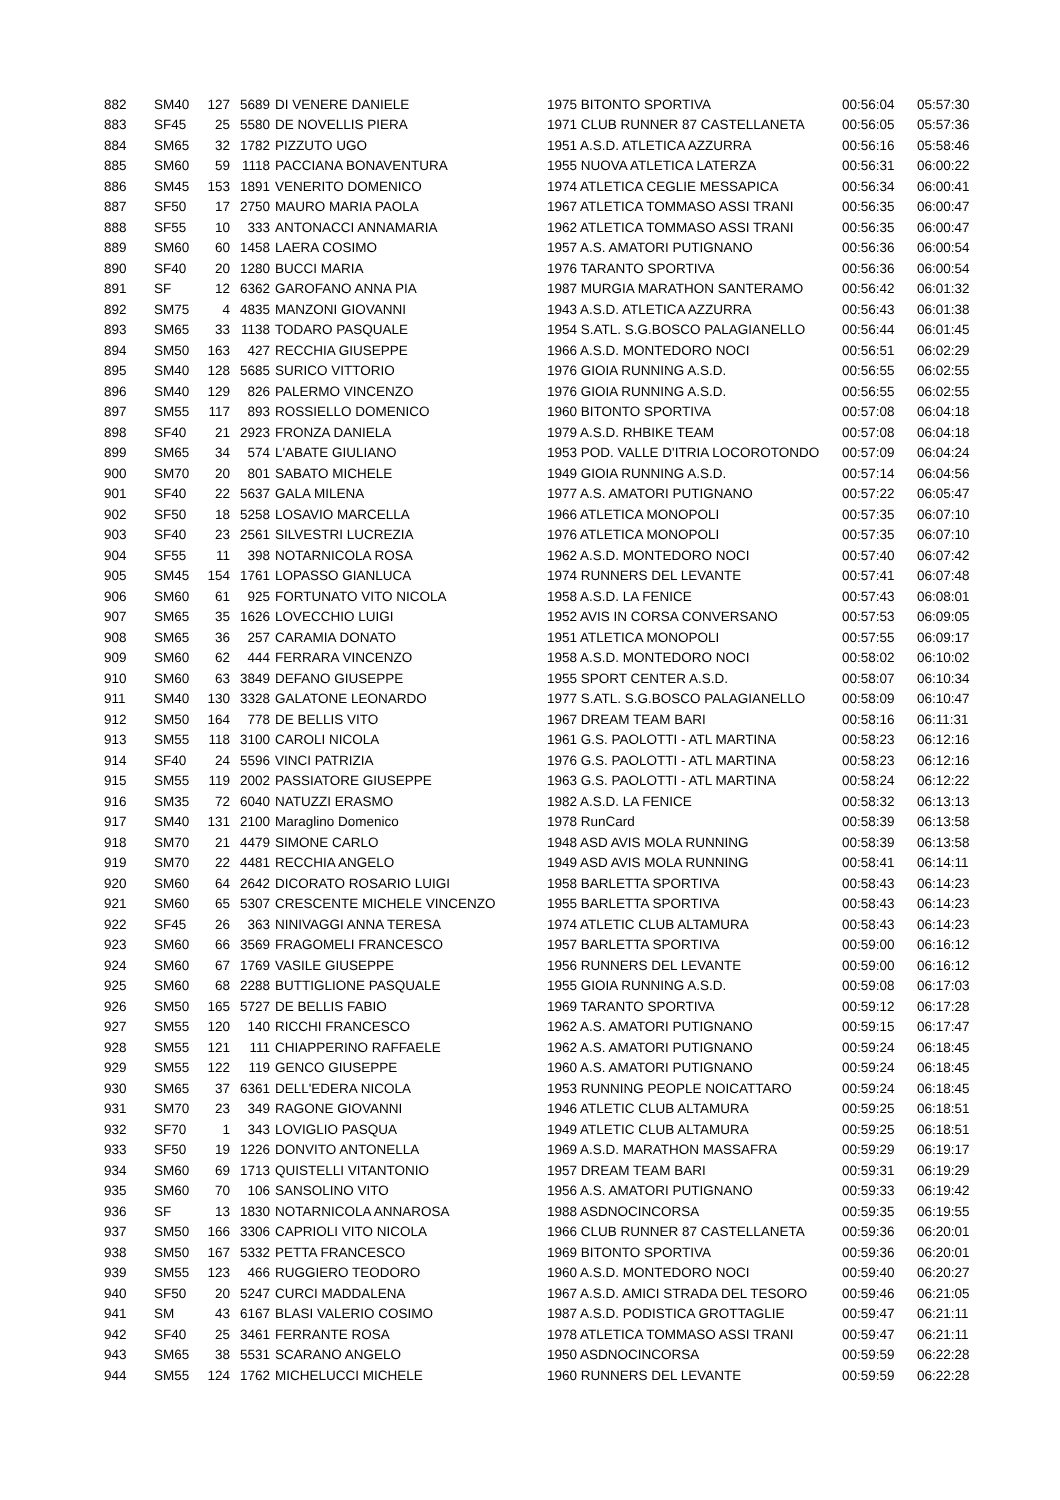| 882 | SM40 | 127 | 5689 | DI VENERE DANIELE | 1975 BITONTO SPORTIVA | 00:56:04 | 05:57:30 |
| 883 | SF45 | 25 | 5580 | DE NOVELLIS PIERA | 1971 CLUB RUNNER 87 CASTELLANETA | 00:56:05 | 05:57:36 |
| 884 | SM65 | 32 | 1782 | PIZZUTO UGO | 1951 A.S.D. ATLETICA AZZURRA | 00:56:16 | 05:58:46 |
| 885 | SM60 | 59 | 1118 | PACCIANA BONAVENTURA | 1955 NUOVA ATLETICA LATERZA | 00:56:31 | 06:00:22 |
| 886 | SM45 | 153 | 1891 | VENERITO DOMENICO | 1974 ATLETICA CEGLIE MESSAPICA | 00:56:34 | 06:00:41 |
| 887 | SF50 | 17 | 2750 | MAURO MARIA PAOLA | 1967 ATLETICA TOMMASO ASSI TRANI | 00:56:35 | 06:00:47 |
| 888 | SF55 | 10 | 333 | ANTONACCI ANNAMARIA | 1962 ATLETICA TOMMASO ASSI TRANI | 00:56:35 | 06:00:47 |
| 889 | SM60 | 60 | 1458 | LAERA COSIMO | 1957 A.S. AMATORI PUTIGNANO | 00:56:36 | 06:00:54 |
| 890 | SF40 | 20 | 1280 | BUCCI MARIA | 1976 TARANTO SPORTIVA | 00:56:36 | 06:00:54 |
| 891 | SF | 12 | 6362 | GAROFANO ANNA PIA | 1987 MURGIA MARATHON SANTERAMO | 00:56:42 | 06:01:32 |
| 892 | SM75 | 4 | 4835 | MANZONI GIOVANNI | 1943 A.S.D. ATLETICA AZZURRA | 00:56:43 | 06:01:38 |
| 893 | SM65 | 33 | 1138 | TODARO PASQUALE | 1954 S.ATL. S.G.BOSCO PALAGIANELLO | 00:56:44 | 06:01:45 |
| 894 | SM50 | 163 | 427 | RECCHIA GIUSEPPE | 1966 A.S.D. MONTEDORO NOCI | 00:56:51 | 06:02:29 |
| 895 | SM40 | 128 | 5685 | SURICO VITTORIO | 1976 GIOIA RUNNING A.S.D. | 00:56:55 | 06:02:55 |
| 896 | SM40 | 129 | 826 | PALERMO VINCENZO | 1976 GIOIA RUNNING A.S.D. | 00:56:55 | 06:02:55 |
| 897 | SM55 | 117 | 893 | ROSSIELLO DOMENICO | 1960 BITONTO SPORTIVA | 00:57:08 | 06:04:18 |
| 898 | SF40 | 21 | 2923 | FRONZA DANIELA | 1979 A.S.D. RHBIKE TEAM | 00:57:08 | 06:04:18 |
| 899 | SM65 | 34 | 574 | L'ABATE GIULIANO | 1953 POD. VALLE D'ITRIA LOCOROTONDO | 00:57:09 | 06:04:24 |
| 900 | SM70 | 20 | 801 | SABATO MICHELE | 1949 GIOIA RUNNING A.S.D. | 00:57:14 | 06:04:56 |
| 901 | SF40 | 22 | 5637 | GALA MILENA | 1977 A.S. AMATORI PUTIGNANO | 00:57:22 | 06:05:47 |
| 902 | SF50 | 18 | 5258 | LOSAVIO MARCELLA | 1966 ATLETICA MONOPOLI | 00:57:35 | 06:07:10 |
| 903 | SF40 | 23 | 2561 | SILVESTRI LUCREZIA | 1976 ATLETICA MONOPOLI | 00:57:35 | 06:07:10 |
| 904 | SF55 | 11 | 398 | NOTARNICOLA ROSA | 1962 A.S.D. MONTEDORO NOCI | 00:57:40 | 06:07:42 |
| 905 | SM45 | 154 | 1761 | LOPASSO GIANLUCA | 1974 RUNNERS DEL LEVANTE | 00:57:41 | 06:07:48 |
| 906 | SM60 | 61 | 925 | FORTUNATO VITO NICOLA | 1958 A.S.D. LA FENICE | 00:57:43 | 06:08:01 |
| 907 | SM65 | 35 | 1626 | LOVECCHIO LUIGI | 1952 AVIS IN CORSA CONVERSANO | 00:57:53 | 06:09:05 |
| 908 | SM65 | 36 | 257 | CARAMIA DONATO | 1951 ATLETICA MONOPOLI | 00:57:55 | 06:09:17 |
| 909 | SM60 | 62 | 444 | FERRARA VINCENZO | 1958 A.S.D. MONTEDORO NOCI | 00:58:02 | 06:10:02 |
| 910 | SM60 | 63 | 3849 | DEFANO GIUSEPPE | 1955 SPORT CENTER A.S.D. | 00:58:07 | 06:10:34 |
| 911 | SM40 | 130 | 3328 | GALATONE LEONARDO | 1977 S.ATL. S.G.BOSCO PALAGIANELLO | 00:58:09 | 06:10:47 |
| 912 | SM50 | 164 | 778 | DE BELLIS VITO | 1967 DREAM TEAM BARI | 00:58:16 | 06:11:31 |
| 913 | SM55 | 118 | 3100 | CAROLI NICOLA | 1961 G.S. PAOLOTTI - ATL MARTINA | 00:58:23 | 06:12:16 |
| 914 | SF40 | 24 | 5596 | VINCI PATRIZIA | 1976 G.S. PAOLOTTI - ATL MARTINA | 00:58:23 | 06:12:16 |
| 915 | SM55 | 119 | 2002 | PASSIATORE GIUSEPPE | 1963 G.S. PAOLOTTI - ATL MARTINA | 00:58:24 | 06:12:22 |
| 916 | SM35 | 72 | 6040 | NATUZZI ERASMO | 1982 A.S.D. LA FENICE | 00:58:32 | 06:13:13 |
| 917 | SM40 | 131 | 2100 | Maraglino Domenico | 1978 RunCard | 00:58:39 | 06:13:58 |
| 918 | SM70 | 21 | 4479 | SIMONE CARLO | 1948 ASD AVIS MOLA RUNNING | 00:58:39 | 06:13:58 |
| 919 | SM70 | 22 | 4481 | RECCHIA ANGELO | 1949 ASD AVIS MOLA RUNNING | 00:58:41 | 06:14:11 |
| 920 | SM60 | 64 | 2642 | DICORATO ROSARIO LUIGI | 1958 BARLETTA SPORTIVA | 00:58:43 | 06:14:23 |
| 921 | SM60 | 65 | 5307 | CRESCENTE MICHELE VINCENZO | 1955 BARLETTA SPORTIVA | 00:58:43 | 06:14:23 |
| 922 | SF45 | 26 | 363 | NINIVAGGI ANNA TERESA | 1974 ATLETIC CLUB ALTAMURA | 00:58:43 | 06:14:23 |
| 923 | SM60 | 66 | 3569 | FRAGOMELI FRANCESCO | 1957 BARLETTA SPORTIVA | 00:59:00 | 06:16:12 |
| 924 | SM60 | 67 | 1769 | VASILE GIUSEPPE | 1956 RUNNERS DEL LEVANTE | 00:59:00 | 06:16:12 |
| 925 | SM60 | 68 | 2288 | BUTTIGLIONE PASQUALE | 1955 GIOIA RUNNING A.S.D. | 00:59:08 | 06:17:03 |
| 926 | SM50 | 165 | 5727 | DE BELLIS FABIO | 1969 TARANTO SPORTIVA | 00:59:12 | 06:17:28 |
| 927 | SM55 | 120 | 140 | RICCHI FRANCESCO | 1962 A.S. AMATORI PUTIGNANO | 00:59:15 | 06:17:47 |
| 928 | SM55 | 121 | 111 | CHIAPPERINO RAFFAELE | 1962 A.S. AMATORI PUTIGNANO | 00:59:24 | 06:18:45 |
| 929 | SM55 | 122 | 119 | GENCO GIUSEPPE | 1960 A.S. AMATORI PUTIGNANO | 00:59:24 | 06:18:45 |
| 930 | SM65 | 37 | 6361 | DELL'EDERA NICOLA | 1953 RUNNING PEOPLE NOICATTARO | 00:59:24 | 06:18:45 |
| 931 | SM70 | 23 | 349 | RAGONE GIOVANNI | 1946 ATLETIC CLUB ALTAMURA | 00:59:25 | 06:18:51 |
| 932 | SF70 | 1 | 343 | LOVIGLIO PASQUA | 1949 ATLETIC CLUB ALTAMURA | 00:59:25 | 06:18:51 |
| 933 | SF50 | 19 | 1226 | DONVITO ANTONELLA | 1969 A.S.D. MARATHON MASSAFRA | 00:59:29 | 06:19:17 |
| 934 | SM60 | 69 | 1713 | QUISTELLI VITANTONIO | 1957 DREAM TEAM BARI | 00:59:31 | 06:19:29 |
| 935 | SM60 | 70 | 106 | SANSOLINO VITO | 1956 A.S. AMATORI PUTIGNANO | 00:59:33 | 06:19:42 |
| 936 | SF | 13 | 1830 | NOTARNICOLA ANNAROSA | 1988 ASDNOCINCORSA | 00:59:35 | 06:19:55 |
| 937 | SM50 | 166 | 3306 | CAPRIOLI VITO NICOLA | 1966 CLUB RUNNER 87 CASTELLANETA | 00:59:36 | 06:20:01 |
| 938 | SM50 | 167 | 5332 | PETTA FRANCESCO | 1969 BITONTO SPORTIVA | 00:59:36 | 06:20:01 |
| 939 | SM55 | 123 | 466 | RUGGIERO TEODORO | 1960 A.S.D. MONTEDORO NOCI | 00:59:40 | 06:20:27 |
| 940 | SF50 | 20 | 5247 | CURCI MADDALENA | 1967 A.S.D. AMICI STRADA DEL TESORO | 00:59:46 | 06:21:05 |
| 941 | SM | 43 | 6167 | BLASI VALERIO COSIMO | 1987 A.S.D. PODISTICA GROTTAGLIE | 00:59:47 | 06:21:11 |
| 942 | SF40 | 25 | 3461 | FERRANTE ROSA | 1978 ATLETICA TOMMASO ASSI TRANI | 00:59:47 | 06:21:11 |
| 943 | SM65 | 38 | 5531 | SCARANO ANGELO | 1950 ASDNOCINCORSA | 00:59:59 | 06:22:28 |
| 944 | SM55 | 124 | 1762 | MICHELUCCI MICHELE | 1960 RUNNERS DEL LEVANTE | 00:59:59 | 06:22:28 |